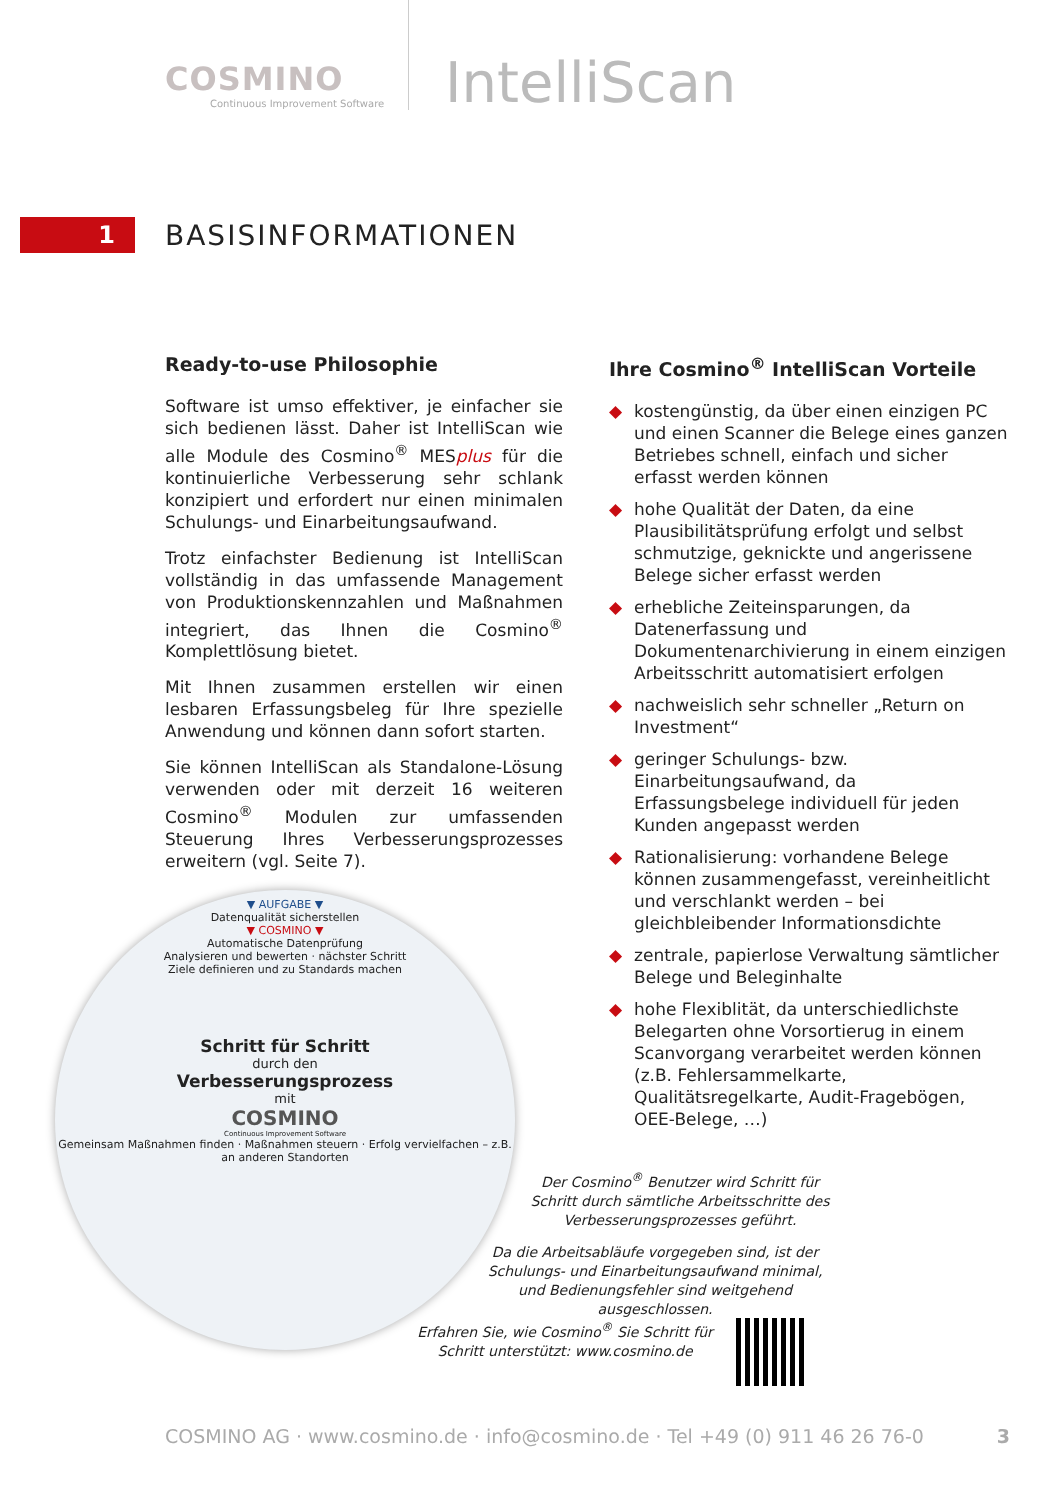COSMINO
Continuous Improvement Software
IntelliScan
1
BASISINFORMATIONEN
Ready-to-use Philosophie
Software ist umso effektiver, je einfacher sie sich bedienen lässt. Daher ist IntelliScan wie alle Module des Cosmino<sup>®</sup> MESplus für die kontinuierliche Verbesserung sehr schlank konzipiert und erfordert nur einen minimalen Schulungs- und Einarbeitungsaufwand.
Trotz einfachster Bedienung ist IntelliScan vollständig in das umfassende Management von Produktionskennzahlen und Maßnahmen integriert, das Ihnen die Cosmino<sup>®</sup> Komplettlösung bietet.
Mit Ihnen zusammen erstellen wir einen lesbaren Erfassungsbeleg für Ihre spezielle Anwendung und können dann sofort starten.
Sie können IntelliScan als Standalone-Lösung verwenden oder mit derzeit 16 weiteren Cosmino<sup>®</sup> Modulen zur umfassenden Steuerung Ihres Verbesserungsprozesses erweitern (vgl. Seite 7).
Ihre Cosmino<sup>®</sup> IntelliScan Vorteile
◆ kostengünstig, da über einen einzigen PC und einen Scanner die Belege eines ganzen Betriebes schnell, einfach und sicher erfasst werden können
◆ hohe Qualität der Daten, da eine Plausibilitätsprüfung erfolgt und selbst schmutzige, geknickte und angerissene Belege sicher erfasst werden
◆ erhebliche Zeiteinsparungen, da Datenerfassung und Dokumentenarchivierung in einem einzigen Arbeitsschritt automatisiert erfolgen
◆ nachweislich sehr schneller „Return on Investment“
◆ geringer Schulungs- bzw. Einarbeitungsaufwand, da Erfassungsbelege individuell für jeden Kunden angepasst werden
◆ Rationalisierung: vorhandene Belege können zusammengefasst, vereinheitlicht und verschlankt werden – bei gleichbleibender Informationsdichte
◆ zentrale, papierlose Verwaltung sämtlicher Belege und Beleginhalte
◆ hohe Flexiblität, da unterschiedlichste Belegarten ohne Vorsortierug in einem Scanvorgang verarbeitet werden können (z.B. Fehlersammelkarte, Qualitätsregelkarte, Audit-Fragebögen, OEE-Belege, …)
▼ AUFGABE ▼
Datenqualität sicherstellen
▼ COSMINO ▼
Automatische Datenprüfung
Analysieren und bewerten · nächster Schritt
Ziele definieren und zu Standards machen
Schritt für Schritt
durch den
Verbesserungsprozess
mit
COSMINO
Continuous Improvement Software
Gemeinsam Maßnahmen finden · Maßnahmen steuern · Erfolg vervielfachen – z.B. an anderen Standorten
Der Cosmino<sup>®</sup> Benutzer wird Schritt für Schritt durch sämtliche Arbeitsschritte des Verbesserungsprozesses geführt.
Da die Arbeitsabläufe vorgegeben sind, ist der Schulungs- und Einarbeitungsaufwand minimal, und Bedienungsfehler sind weitgehend ausgeschlossen.
Erfahren Sie, wie Cosmino<sup>®</sup> Sie Schritt für Schritt unterstützt: www.cosmino.de
COSMINO AG · www.cosmino.de · info@cosmino.de · Tel +49 (0) 911 46 26 76-0 3